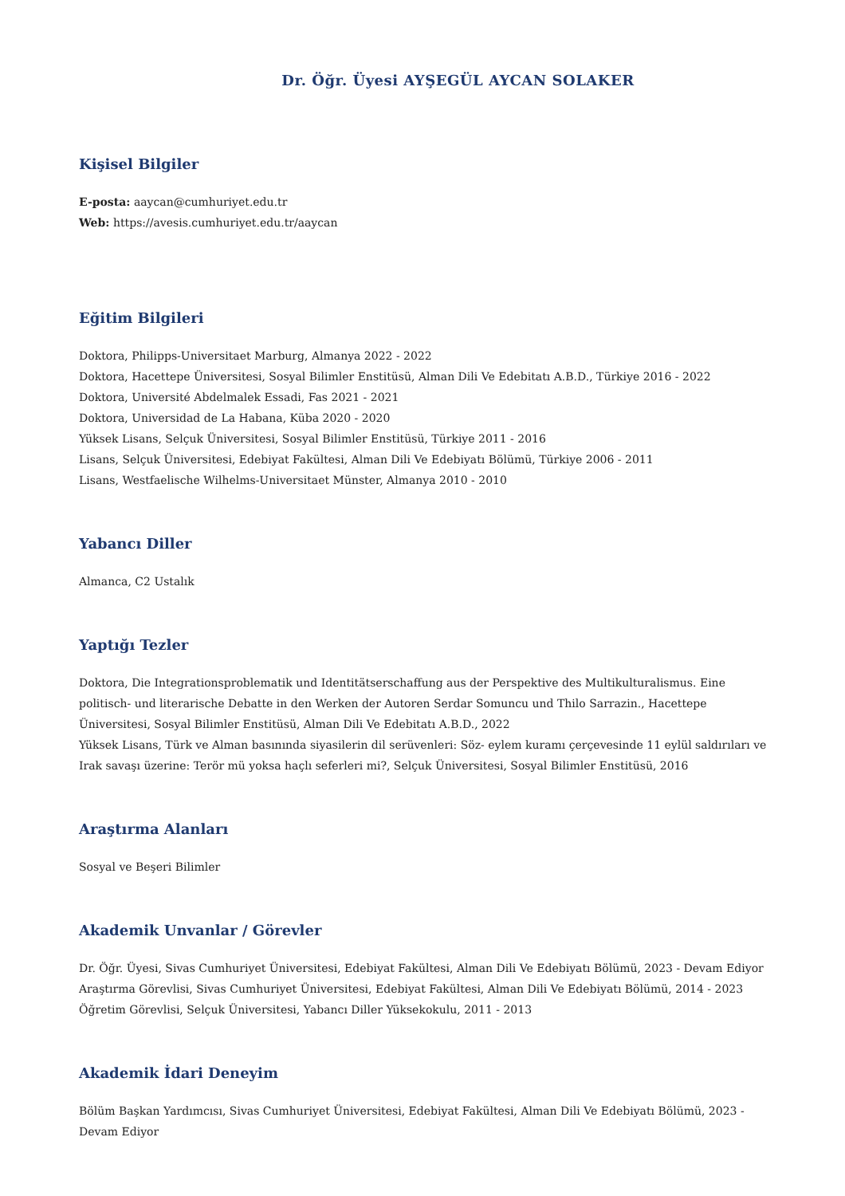Dr. Öğr. Üyesi AYŞEGÜL AYCAN SOLAKER
Kişisel Bilgiler
E-posta: aaycan@cumhuriyet.edu.tr
Web: https://avesis.cumhuriyet.edu.tr/aaycan
Eğitim Bilgileri
Doktora, Philipps-Universitaet Marburg, Almanya 2022 - 2022
Doktora, Hacettepe Üniversitesi, Sosyal Bilimler Enstitüsü, Alman Dili Ve Edebitatı A.B.D., Türkiye 2016 - 2022
Doktora, Université Abdelmalek Essadi, Fas 2021 - 2021
Doktora, Universidad de La Habana, Küba 2020 - 2020
Yüksek Lisans, Selçuk Üniversitesi, Sosyal Bilimler Enstitüsü, Türkiye 2011 - 2016
Lisans, Selçuk Üniversitesi, Edebiyat Fakültesi, Alman Dili Ve Edebiyatı Bölümü, Türkiye 2006 - 2011
Lisans, Westfaelische Wilhelms-Universitaet Münster, Almanya 2010 - 2010
Yabancı Diller
Almanca, C2 Ustalık
Yaptığı Tezler
Doktora, Die Integrationsproblematik und Identitätserschaffung aus der Perspektive des Multikulturalismus. Eine politisch- und literarische Debatte in den Werken der Autoren Serdar Somuncu und Thilo Sarrazin., Hacettepe Üniversitesi, Sosyal Bilimler Enstitüsü, Alman Dili Ve Edebitatı A.B.D., 2022
Yüksek Lisans, Türk ve Alman basınında siyasilerin dil serüvenleri: Söz- eylem kuramı çerçevesinde 11 eylül saldırıları ve Irak savaşı üzerine: Terör mü yoksa haçlı seferleri mi?, Selçuk Üniversitesi, Sosyal Bilimler Enstitüsü, 2016
Araştırma Alanları
Sosyal ve Beşeri Bilimler
Akademik Unvanlar / Görevler
Dr. Öğr. Üyesi, Sivas Cumhuriyet Üniversitesi, Edebiyat Fakültesi, Alman Dili Ve Edebiyatı Bölümü, 2023 - Devam Ediyor
Araştırma Görevlisi, Sivas Cumhuriyet Üniversitesi, Edebiyat Fakültesi, Alman Dili Ve Edebiyatı Bölümü, 2014 - 2023
Öğretim Görevlisi, Selçuk Üniversitesi, Yabancı Diller Yüksekokulu, 2011 - 2013
Akademik İdari Deneyim
Bölüm Başkan Yardımcısı, Sivas Cumhuriyet Üniversitesi, Edebiyat Fakültesi, Alman Dili Ve Edebiyatı Bölümü, 2023 - Devam Ediyor